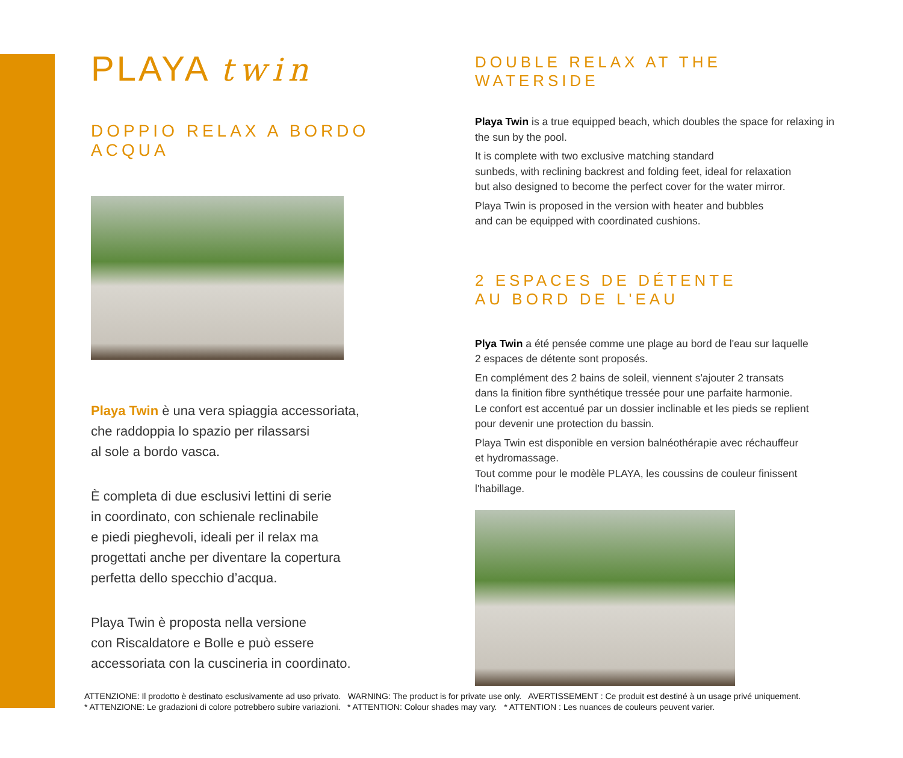PLAYA twin
DOPPIO RELAX A BORDO ACQUA
Playa Twin è una vera spiaggia accessoriata,
che raddoppia lo spazio per rilassarsi
al sole a bordo vasca.
È completa di due esclusivi lettini di serie
in coordinato, con schienale reclinabile
e piedi pieghevoli, ideali per il relax ma
progettati anche per diventare la copertura
perfetta dello specchio d’acqua.
Playa Twin è proposta nella versione
con Riscaldatore e Bolle e può essere
accessoriata con la cuscineria in coordinato.
DOUBLE RELAX AT THE WATERSIDE
Playa Twin is a true equipped beach, which doubles the space for relaxing in the sun by the pool.
It is complete with two exclusive matching standard
sunbeds, with reclining backrest and folding feet, ideal for relaxation
but also designed to become the perfect cover for the water mirror.
Playa Twin is proposed in the version with heater and bubbles
and can be equipped with coordinated cushions.
2 ESPACES DE DÉTENTE
AU BORD DE L'EAU
Plya Twin a été pensée comme une plage au bord de l'eau sur laquelle
2 espaces de détente sont proposés.
En complément des 2 bains de soleil, viennent s'ajouter 2 transats
dans la finition fibre synthétique tressée pour une parfaite harmonie.
Le confort est accentué par un dossier inclinable et les pieds se replient
pour devenir une protection du bassin.
Playa Twin est disponible en version balnéothérapie avec réchauffeur
et hydromassage.
Tout comme pour le modèle PLAYA, les coussins de couleur finissent
l'habillage.
ATTENZIONE: Il prodotto è destinato esclusivamente ad uso privato. WARNING: The product is for private use only. AVERTISSEMENT : Ce produit est destiné à un usage privé uniquement.
* ATTENZIONE: Le gradazioni di colore potrebbero subire variazioni. * ATTENTION: Colour shades may vary. * ATTENTION : Les nuances de couleurs peuvent varier.